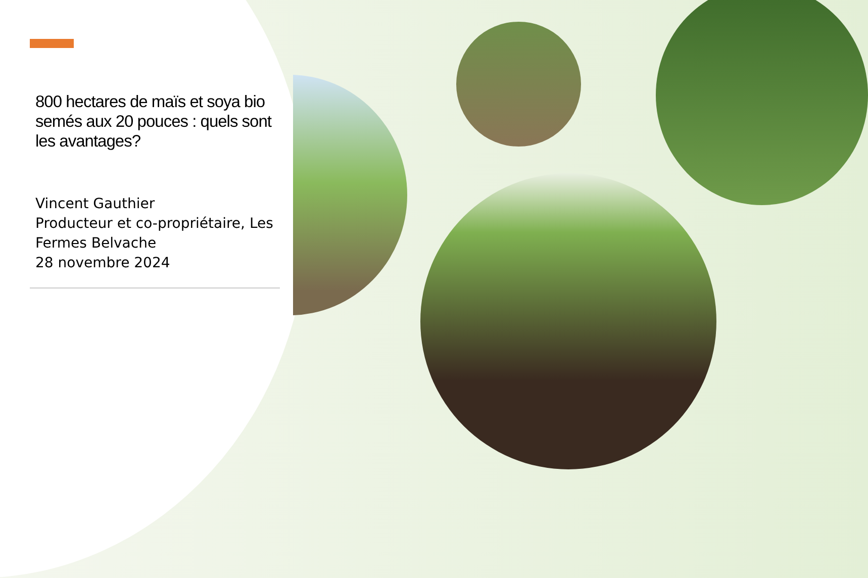800 hectares de maïs et soya bio semés aux 20 pouces : quels sont les avantages?
Vincent Gauthier
Producteur et co-propriétaire, Les Fermes Belvache
28 novembre 2024